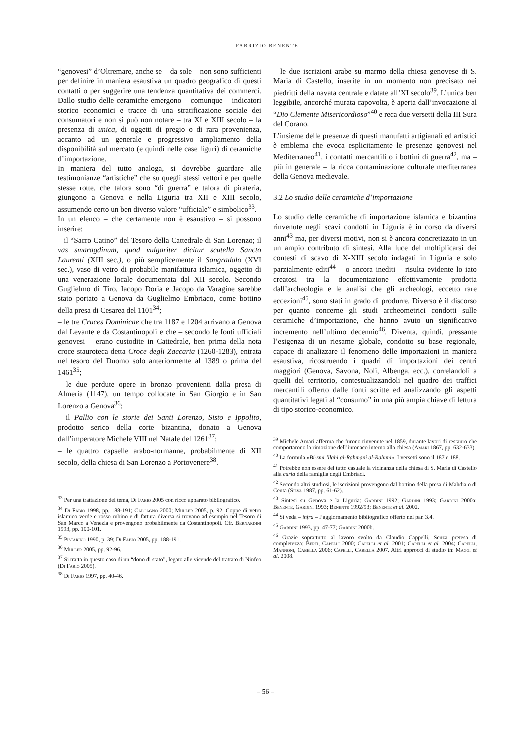FABRIZIO BENENTE
“genovesi” d’Oltremare, anche se – da sole – non sono sufficienti per definire in maniera esaustiva un quadro geografico di questi contatti o per suggerire una tendenza quantitativa dei commerci. Dallo studio delle ceramiche emergono – comunque – indicatori storico economici e tracce di una stratificazione sociale dei consumatori e non si può non notare – tra XI e XIII secolo – la presenza di unica, di oggetti di pregio o di rara provenienza, accanto ad un generale e progressivo ampliamento della disponibilità sul mercato (e quindi nelle case liguri) di ceramiche d’importazione.
In maniera del tutto analoga, si dovrebbe guardare alle testimonianze “artistiche” che su quegli stessi vettori e per quelle stesse rotte, che talora sono “di guerra” e talora di pirateria, giungono a Genova e nella Liguria tra XII e XIII secolo, assumendo certo un ben diverso valore “ufficiale” e simbolico<sup>33</sup>.
In un elenco – che certamente non è esaustivo – si possono inserire:
– il “Sacro Catino” del Tesoro della Cattedrale di San Lorenzo; il vas smaragdinum, quod vulgariter dicitur scutella Sancto Laurenti (XIII sec.), o più semplicemente il Sangradalo (XVI sec.), vaso di vetro di probabile manifattura islamica, oggetto di una venerazione locale documentata dal XII secolo. Secondo Guglielmo di Tiro, Iacopo Doria e Jacopo da Varagine sarebbe stato portato a Genova da Guglielmo Embriaco, come bottino della presa di Cesarea del 1101<sup>34</sup>;
– le tre Cruces Dominicae che tra 1187 e 1204 arrivano a Genova dal Levante e da Costantinopoli e che – secondo le fonti ufficiali genovesi – erano custodite in Cattedrale, ben prima della nota croce stauroteca detta Croce degli Zaccaria (1260-1283), entrata nel tesoro del Duomo solo anteriormente al 1389 o prima del 1461<sup>35</sup>;
– le due perdute opere in bronzo provenienti dalla presa di Almeria (1147), un tempo collocate in San Giorgio e in San Lorenzo a Genova<sup>36</sup>;
– il Pallio con le storie dei Santi Lorenzo, Sisto e Ippolito, prodotto serico della corte bizantina, donato a Genova dall’imperatore Michele VIII nel Natale del 1261<sup>37</sup>;
– le quattro capselle arabo-normanne, probabilmente di XII secolo, della chiesa di San Lorenzo a Portovenere<sup>38</sup>.
<sup>33</sup> Per una trattazione del tema, Di Fabio 2005 con ricco apparato bibliografico.
<sup>34</sup> Di Fabio 1998, pp. 188-191; Calcagno 2000; Muller 2005, p. 92. Coppe di vetro islamico verde e rosso rubino e di fattura diversa si trovano ad esempio nel Tesoro di San Marco a Venezia e provengono probabilmente da Costantinopoli. Cfr. Bernardini 1993, pp. 100-101.
<sup>35</sup> Pistarino 1990, p. 39; Di Fabio 2005, pp. 188-191.
<sup>36</sup> Muller 2005, pp. 92-96.
<sup>37</sup> Si tratta in questo caso di un “dono di stato”, legato alle vicende del trattato di Ninfeo (Di Fabio 2005).
<sup>38</sup> Di Fabio 1997, pp. 40-46.
– le due iscrizioni arabe su marmo della chiesa genovese di S. Maria di Castello, inserite in un momento non precisato nei piedritti della navata centrale e datate all’XI secolo<sup>39</sup>. L’unica ben leggibile, ancorché murata capovolta, è aperta dall’invocazione al “Dio Clemente Misericordioso”<sup>40</sup> e reca due versetti della III Sura del Corano.
L’insieme delle presenze di questi manufatti artigianali ed artistici è emblema che evoca esplicitamente le presenze genovesi nel Mediterraneo<sup>41</sup>, i contatti mercantili o i bottini di guerra<sup>42</sup>, ma – più in generale – la ricca contaminazione culturale mediterranea della Genova medievale.
3.2 Lo studio delle ceramiche d’importazione
Lo studio delle ceramiche di importazione islamica e bizantina rinvenute negli scavi condotti in Liguria è in corso da diversi anni<sup>43</sup> ma, per diversi motivi, non si è ancora concretizzato in un un ampio contributo di sintesi. Alla luce del moltiplicarsi dei contesti di scavo di X-XIII secolo indagati in Liguria e solo parzialmente editi<sup>44</sup> – o ancora inediti – risulta evidente lo iato creatosi tra la documentazione effettivamente prodotta dall’archeologia e le analisi che gli archeologi, eccetto rare eccezioni<sup>45</sup>, sono stati in grado di produrre. Diverso è il discorso per quanto concerne gli studi archeometrici condotti sulle ceramiche d’importazione, che hanno avuto un significativo incremento nell’ultimo decennio<sup>46</sup>. Diventa, quindi, pressante l’esigenza di un riesame globale, condotto su base regionale, capace di analizzare il fenomeno delle importazioni in maniera esaustiva, ricostruendo i quadri di importazioni dei centri maggiori (Genova, Savona, Noli, Albenga, ecc.), correlandoli a quelli del territorio, contestualizzandoli nel quadro dei traffici mercantili offerto dalle fonti scritte ed analizzando gli aspetti quantitativi legati al “consumo” in una più ampia chiave di lettura di tipo storico-economico.
<sup>39</sup> Michele Amari afferma che furono rinvenute nel 1859, durante lavori di restauro che comportarono la rimozione dell’intonaco interno alla chiesa (Amari 1867, pp. 632-633).
<sup>40</sup> La formula «Bi-smi ’llāhi al-Rahmāni al-Rahīmi». I versetti sono il 187 e 188.
<sup>41</sup> Potrebbe non essere del tutto casuale la vicinanza della chiesa di S. Maria di Castello alla curia della famiglia degli Embriaci.
<sup>42</sup> Secondo altri studiosi, le iscrizioni provengono dal bottino della presa di Mahdia o di Ceuta (Silva 1987, pp. 61-62).
<sup>43</sup> Sintesi su Genova e la Liguria: Gardini 1992; Gardini 1993; Gardini 2000a; Benente, Gardini 1993; Benente 1992/93; Benente et al. 2002.
<sup>44</sup> Si veda – infra – l’aggiornamento bibliografico offerto nel par. 3.4.
<sup>45</sup> Gardini 1993, pp. 47-77; Gardini 2000b.
<sup>46</sup> Grazie soprattutto al lavoro svolto da Claudio Cappelli. Senza pretesa di completezza: Berti, Capelli 2000; Capelli et al. 2001; Capelli et al. 2004; Capelli, Mannoni, Cabella 2006; Capelli, Cabella 2007. Altri approcci di studio in: Maggi et al. 2008.
– 56 –